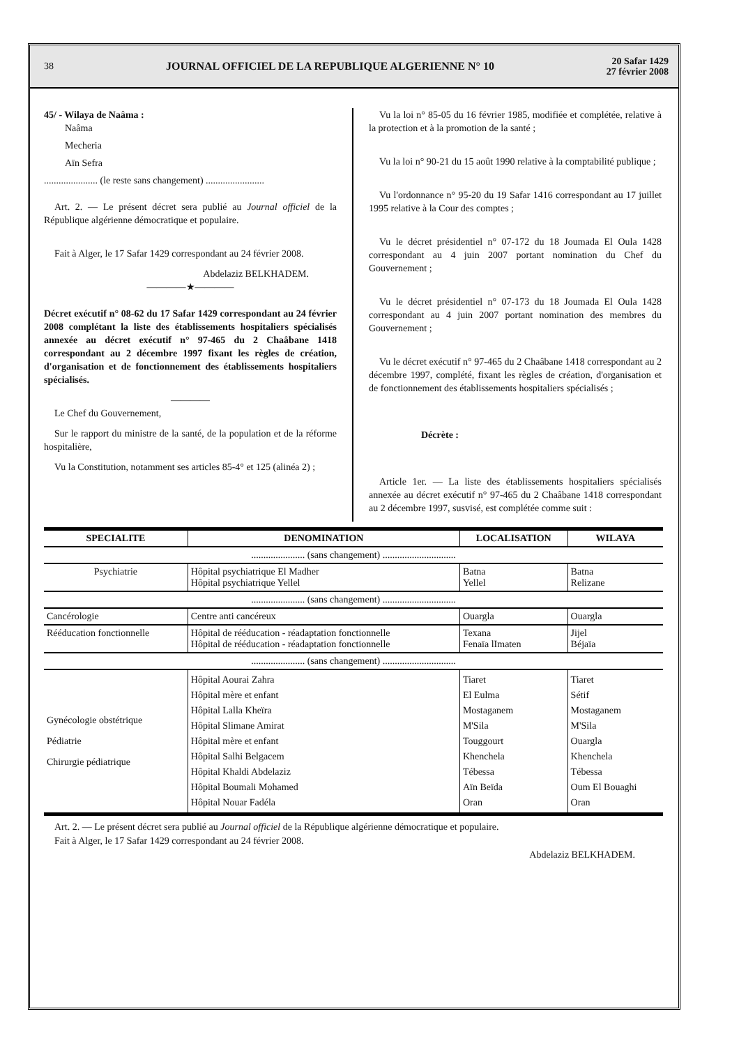38 JOURNAL OFFICIEL DE LA REPUBLIQUE ALGERIENNE N° 10 20 Safar 1429
27 février 2008
45/ - Wilaya de Naâma :
Naâma
Mecheria
Aïn Sefra
...................... (le reste sans changement) ........................
Art. 2. — Le présent décret sera publié au Journal officiel de la République algérienne démocratique et populaire.
Fait à Alger, le 17 Safar 1429 correspondant au 24 février 2008.
Abdelaziz BELKHADEM.
————★————
Décret exécutif n° 08-62 du 17 Safar 1429 correspondant au 24 février 2008 complétant la liste des établissements hospitaliers spécialisés annexée au décret exécutif n° 97-465 du 2 Chaâbane 1418 correspondant au 2 décembre 1997 fixant les règles de création, d'organisation et de fonctionnement des établissements hospitaliers spécialisés.
————
Le Chef du Gouvernement,
Sur le rapport du ministre de la santé, de la population et de la réforme hospitalière,
Vu la Constitution, notamment ses articles 85-4° et 125 (alinéa 2) ;
Vu la loi n° 85-05 du 16 février 1985, modifiée et complétée, relative à la protection et à la promotion de la santé ;
Vu la loi n° 90-21 du 15 août 1990 relative à la comptabilité publique ;
Vu l'ordonnance n° 95-20 du 19 Safar 1416 correspondant au 17 juillet 1995 relative à la Cour des comptes ;
Vu le décret présidentiel n° 07-172 du 18 Joumada El Oula 1428 correspondant au 4 juin 2007 portant nomination du Chef du Gouvernement ;
Vu le décret présidentiel n° 07-173 du 18 Joumada El Oula 1428 correspondant au 4 juin 2007 portant nomination des membres du Gouvernement ;
Vu le décret exécutif n° 97-465 du 2 Chaâbane 1418 correspondant au 2 décembre 1997, complété, fixant les règles de création, d'organisation et de fonctionnement des établissements hospitaliers spécialisés ;
Décrète :
Article 1er. — La liste des établissements hospitaliers spécialisés annexée au décret exécutif n° 97-465 du 2 Chaâbane 1418 correspondant au 2 décembre 1997, susvisé, est complétée comme suit :
| SPECIALITE | DENOMINATION | LOCALISATION | WILAYA |
| --- | --- | --- | --- |
| ...................... (sans changement) .............................. | | | |
| Psychiatrie | Hôpital psychiatrique El Madher Hôpital psychiatrique Yellel | Batna Yellel | Batna Relizane |
| ...................... (sans changement) .............................. | | | |
| Cancérologie | Centre anti cancéreux | Ouargla | Ouargla |
| Rééducation fonctionnelle | Hôpital de rééducation - réadaptation fonctionnelle Hôpital de rééducation - réadaptation fonctionnelle | Texana Fenaïa lImaten | Jijel Béjaïa |
| ...................... (sans changement) .............................. | | | |
| Gynécologie obstétrique Pédiatrie Chirurgie pédiatrique | Hôpital Aourai Zahra Hôpital mère et enfant Hôpital Lalla Kheïra Hôpital Slimane Amirat Hôpital mère et enfant Hôpital Salhi Belgacem Hôpital Khaldi Abdelaziz Hôpital Boumali Mohamed Hôpital Nouar Fadéla | Tiaret El Eulma Mostaganem M'Sila Touggourt Khenchela Tébessa Aïn Beïda Oran | Tiaret Sétif Mostaganem M'Sila Ouargla Khenchela Tébessa Oum El Bouaghi Oran |
Art. 2. — Le présent décret sera publié au Journal officiel de la République algérienne démocratique et populaire.
Fait à Alger, le 17 Safar 1429 correspondant au 24 février 2008.
Abdelaziz BELKHADEM.